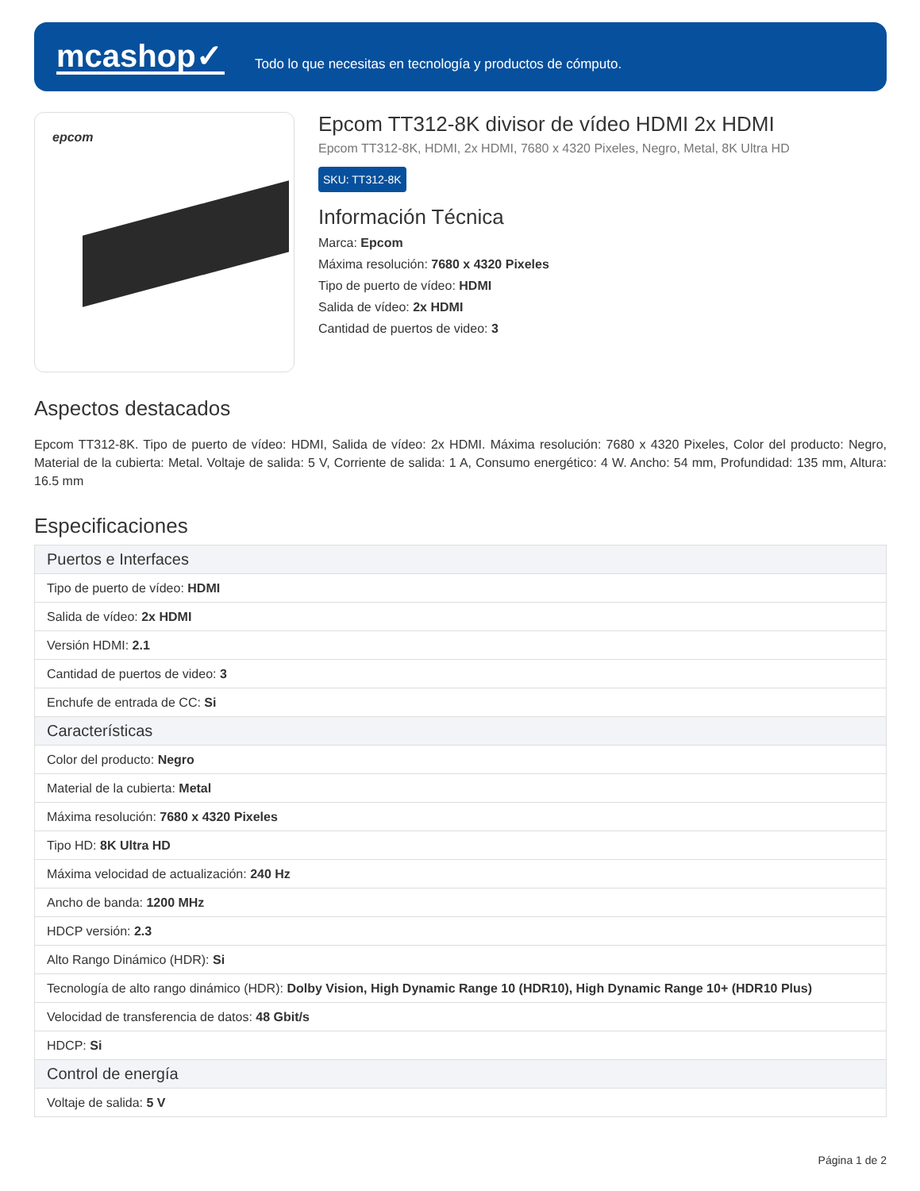mcashop✓
Todo lo que necesitas en tecnología y productos de cómputo.
epcom
Epcom TT312-8K divisor de vídeo HDMI 2x HDMI
Epcom TT312-8K, HDMI, 2x HDMI, 7680 x 4320 Pixeles, Negro, Metal, 8K Ultra HD
SKU: TT312-8K
Información Técnica
Marca: Epcom
Máxima resolución: 7680 x 4320 Pixeles
Tipo de puerto de vídeo: HDMI
Salida de vídeo: 2x HDMI
Cantidad de puertos de video: 3
Aspectos destacados
Epcom TT312-8K. Tipo de puerto de vídeo: HDMI, Salida de vídeo: 2x HDMI. Máxima resolución: 7680 x 4320 Pixeles, Color del producto: Negro, Material de la cubierta: Metal. Voltaje de salida: 5 V, Corriente de salida: 1 A, Consumo energético: 4 W. Ancho: 54 mm, Profundidad: 135 mm, Altura: 16.5 mm
Especificaciones
| Puertos e Interfaces |
| --- |
| Tipo de puerto de vídeo: HDMI |
| Salida de vídeo: 2x HDMI |
| Versión HDMI: 2.1 |
| Cantidad de puertos de video: 3 |
| Enchufe de entrada de CC: Si |
| Características |
| Color del producto: Negro |
| Material de la cubierta: Metal |
| Máxima resolución: 7680 x 4320 Pixeles |
| Tipo HD: 8K Ultra HD |
| Máxima velocidad de actualización: 240 Hz |
| Ancho de banda: 1200 MHz |
| HDCP versión: 2.3 |
| Alto Rango Dinámico (HDR): Si |
| Tecnología de alto rango dinámico (HDR): Dolby Vision, High Dynamic Range 10 (HDR10), High Dynamic Range 10+ (HDR10 Plus) |
| Velocidad de transferencia de datos: 48 Gbit/s |
| HDCP: Si |
| Control de energía |
| Voltaje de salida: 5 V |
Página 1 de 2